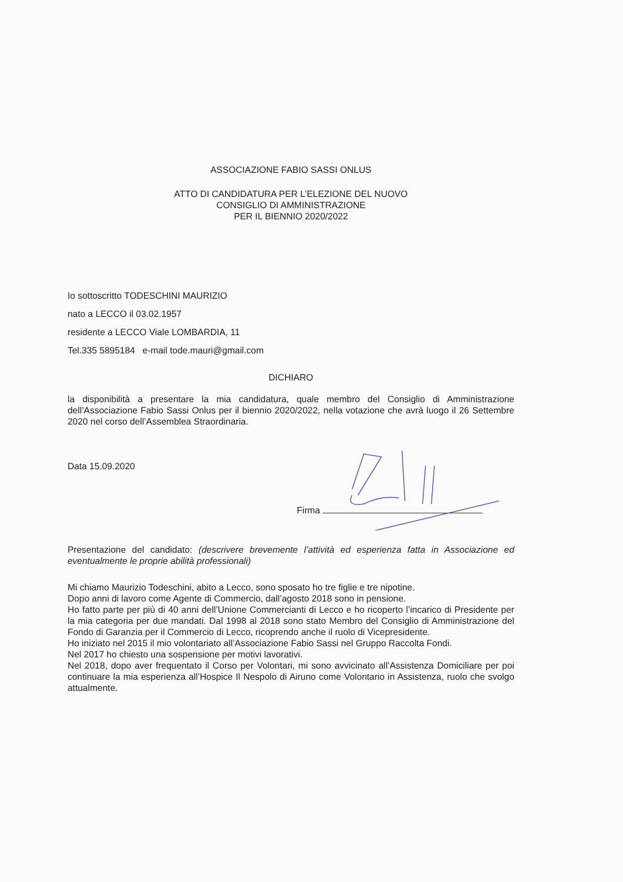ASSOCIAZIONE FABIO SASSI ONLUS
ATTO DI CANDIDATURA PER L’ELEZIONE DEL NUOVO
CONSIGLIO DI AMMINISTRAZIONE
PER IL BIENNIO 2020/2022
Io sottoscritto TODESCHINI MAURIZIO
nato a LECCO il 03.02.1957
residente a LECCO Viale LOMBARDIA, 11
Tel.335 5895184 e-mail tode.mauri@gmail.com
DICHIARO
la disponibilità a presentare la mia candidatura, quale membro del Consiglio di Amministrazione dell’Associazione Fabio Sassi Onlus per il biennio 2020/2022, nella votazione che avrà luogo il 26 Settembre 2020 nel corso dell’Assemblea Straordinaria.
Data 15.09.2020
Firma
Presentazione del candidato: (descrivere brevemente l’attività ed esperienza fatta in Associazione ed eventualmente le proprie abilità professionali)
Mi chiamo Maurizio Todeschini, abito a Lecco, sono sposato ho tre figlie e tre nipotine.
Dopo anni di lavoro come Agente di Commercio, dall’agosto 2018 sono in pensione.
Ho fatto parte per più di 40 anni dell’Unione Commercianti di Lecco e ho ricoperto l’incarico di Presidente per la mia categoria per due mandati. Dal 1998 al 2018 sono stato Membro del Consiglio di Amministrazione del Fondo di Garanzia per il Commercio di Lecco, ricoprendo anche il ruolo di Vicepresidente.
Ho iniziato nel 2015 il mio volontariato all’Associazione Fabio Sassi nel Gruppo Raccolta Fondi.
Nel 2017 ho chiesto una sospensione per motivi lavorativi.
Nel 2018, dopo aver frequentato il Corso per Volontari, mi sono avvicinato all’Assistenza Domiciliare per poi continuare la mia esperienza all’Hospice Il Nespolo di Airuno come Volontario in Assistenza, ruolo che svolgo attualmente.